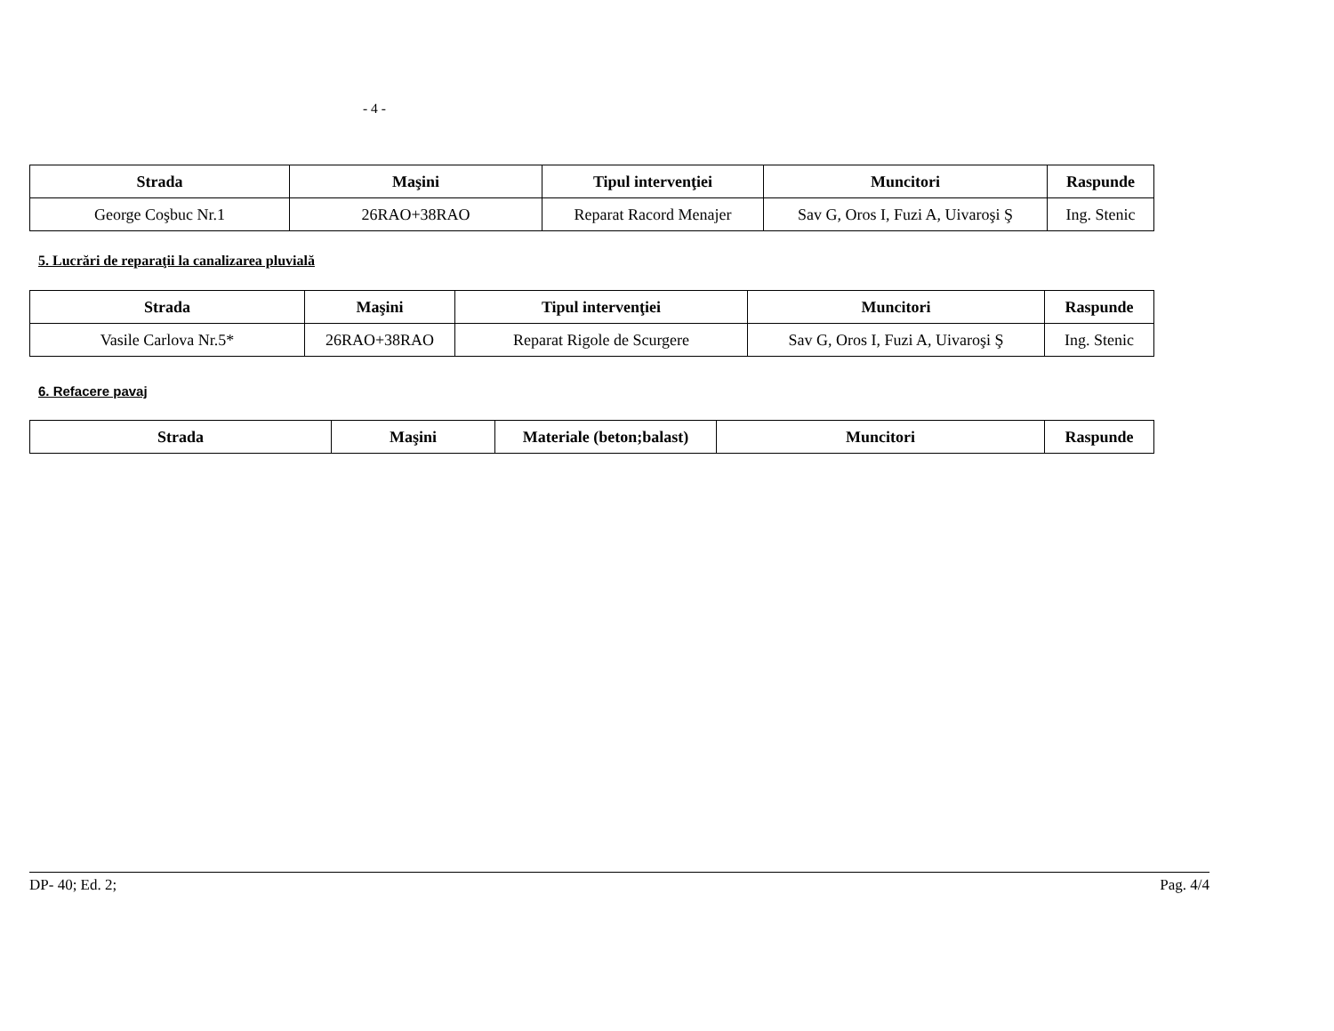- 4 -
| Strada | Maşini | Tipul intervenţiei | Muncitori | Raspunde |
| --- | --- | --- | --- | --- |
| George Coşbuc Nr.1 | 26RAO+38RAO | Reparat Racord Menajer | Sav G, Oros I, Fuzi A, Uivaroşi Ş | Ing. Stenic |
5. Lucrări de reparaţii la canalizarea pluvială
| Strada | Maşini | Tipul intervenţiei | Muncitori | Raspunde |
| --- | --- | --- | --- | --- |
| Vasile Carlova Nr.5* | 26RAO+38RAO | Reparat Rigole de Scurgere | Sav G, Oros I, Fuzi A, Uivaroşi Ş | Ing. Stenic |
6. Refacere pavaj
| Strada | Maşini | Materiale (beton;balast) | Muncitori | Raspunde |
| --- | --- | --- | --- | --- |
DP- 40; Ed. 2; Pag. 4/4